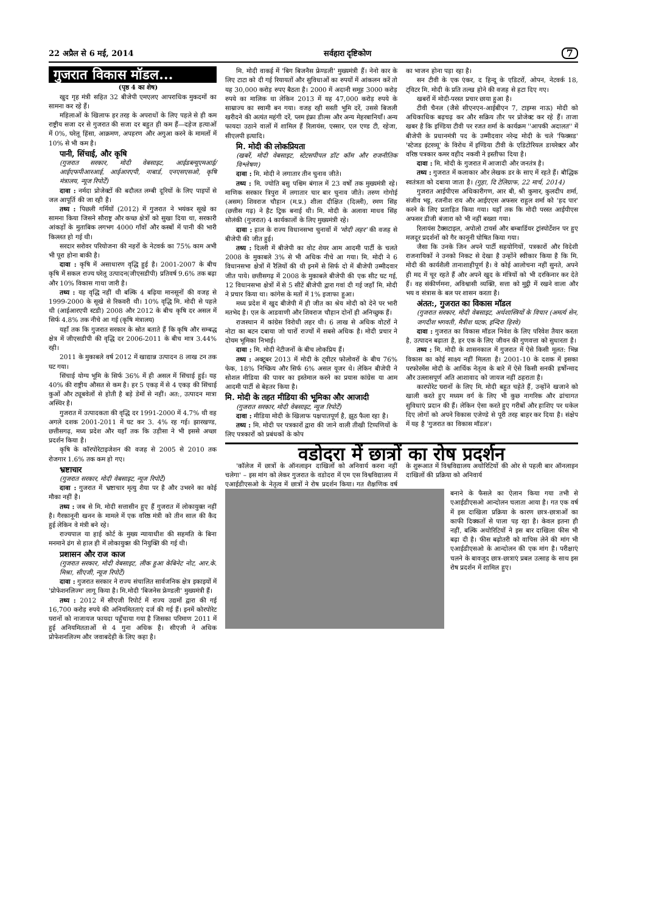22 अप्रैल से 6 मई, 2014 सर्वहारा दृष्टिकोण 7
गुजरात विकास मॉडल...
(पृष्ठ 4 का शेष)
खुद गृह मंत्री सहित 32 बीजेपी एमएलए आपराधिक मुकदमों का सामना कर रहे हैं।
महिलाओं के खिलाफ हर तरह के अपराधों के लिए पहले से ही कम राष्ट्रीय सजा दर से गुजरात की सजा दर बहुत ही कम हैं—दहेज हत्याओं में 0%, घरेलू हिंसा, आक्रमण, अपहरण और अगुआ करने के मामलों में 10% से भी कम है।
पानी, सिंचाई, और कृषि
(गुजरात सरकार, मोदी वेबसाइट, आईडब्ल्यूएमआई/ आईएफपीआरआई, आईआरएपी, नाबार्ड, एनएसएसओ, कृषि मंत्रालय, न्यूज रिपोर्टें)
दावा : नर्मदा प्रोजेक्टों की बदौलत लम्बी दूरियों के लिए पाइपों से जल आपूर्ति की जा रही है।
तथ्य : पिछली गर्मियों (2012) में गुजरात ने भयंकर सूखे का सामना किया जिसने सौराष्ट्र और कच्छ क्षेत्रों को सुखा दिया था, सरकारी आंकड़ों के मुताबिक लगभग 4000 गाँवों और कस्बों में पानी की भारी किल्लत हो गई थी।
सरदार सरोवर परियोजना की नहरों के नेटवर्क का 75% काम अभी भी पूरा होना बाकी है।
दावा : कृषि में असाधारण वृद्धि हुई है। 2001-2007 के बीच कृषि में सकल राज्य घरेलू उत्पादन(जीएसडीपी) प्रतिवर्ष 9.6% तक बढ़ा और 10% विकास गाथा जारी है।
तथ्य : यह वृद्धि नहीं थी बल्कि 4 बढ़िया मानसूनों की वजह से 1999-2000 के सूखे से रिकवरी थी। 10% वृद्धि मि. मोदी से पहले थी (आईआरएपी स्टडी) 2008 और 2012 के बीच कृषि दर असल में सिर्फ 4.8% तक नीचे आ गई (कृषि मंत्रालय)
यहाँ तक कि गुजरात सरकार के स्रोत बताते हैं कि कृषि और सम्बद्ध क्षेत्र में जीएसडीपी की वृद्धि दर 2006-2011 के बीच मात्र 3.44% रही।
2011 के मुकाबले वर्ष 2012 में खाद्यान्न उत्पादन 8 लाख टन तक घट गया।
सिंचाई योग्य भूमि के सिर्फ 36% में ही असल में सिंचाई हुई। यह 40% की राष्ट्रीय औसत से कम है। हर 5 एकड़ में से 4 एकड़ की सिंचाई कुओं और ट्यूबवेलों से होती है बड़े डेमों से नहीं। अत:, उत्पादन मात्रा अस्थिर है।
गुजरात में उत्पादकता की वृद्धि दर 1991-2000 में 4.7% थी वह अगले दशक 2001-2011 में घट कर 3. 4% रह गई। झारखण्ड, छत्तीसगढ़, मध्य प्रदेश और यहाँ तक कि उड़ीसा ने भी इससे अच्छा प्रदर्शन किया है।
कृषि के कॉरपोरेटाइजेशन की वजह से 2005 से 2010 तक रोजगार 1.6% तक कम हो गए।
भ्रष्टाचार
(गुजरात सरकार, मोदी वेबसाइट, न्यूज रिपोर्टें)
दावा : गुजरात में भ्रष्टाचार मृत्यु शैया पर है और उभरने का कोई मौका नहीं है।
तथ्य : जब से मि. मोदी सत्तासीन हुए हैं गुजरात में लोकायुक्त नहीं है। गैरकानूनी खनन के मामले में एक वरिष्ठ मंत्री को तीन साल की कैद हुई लेकिन वे मंत्री बने रहे।
राज्यपाल या हाई कोर्ट के मुख्य न्यायाधीश की सहमति के बिना मनमाने ढंग से हाल ही में लोकायुक्त की नियुक्ति की गई थी।
प्रशासन और राज काज
(गुजरात सरकार, मोदी वेबसाइट, लीक हुआ केबिनेट नोट, आर.के. मिश्रा, सीएजी, न्यूज रिपोर्टें)
दावा : गुजरात सरकार ने राज्य संचालित सार्वजनिक क्षेत्र इकाइयों में 'प्रोफेशनलिज्म' लागू किया है। मि.मोदी 'बिजनेस फ्रेण्डली' मुख्यमंत्री हैं।
तथ्य : 2012 में सीएजी रिपोर्ट में राज्य उद्यमों द्वारा की गई 16,700 करोड़ रुपये की अनियमितताएं दर्ज की गई हैं। इनमें कोरपोरेट घरानों को नाजायज फायदा पहुँचाया गया है जिसका परिमाण 2011 में हुई अनियमितताओं से 4 गुना अधिक है। सीएजी ने अधिक प्रोफेशनलिज्म और जवाबदेही के लिए कहा है।
मि. मोदी वाकई में 'बिग बिजनैस फ्रेण्डली' मुख्यमंत्री हैं। नेनो कार के लिए टाटा को दी गई रियायतों और सुविधाओं का रुपयों में आंकलन करें तो यह 30,000 करोड़ रुपए बैठता है। 2000 में अदानी समूह 3000 करोड़ रुपये का मालिक था लेकिन 2013 में यह 47,000 करोड़ रुपये के साम्राज्य का स्वामी बन गया। वजह रही सस्ती भूमि दरें, उससे बिजली खरीदने की अत्यंत महंगी दरें, प्लम इंफ्रा डील्स और अन्य मेहरबानियाँ। अन्य फायदा उठाने वालों में शामिल हैं रिलायंस, एस्सार, एल एण्ड टी, रहेजा, सीएलपी इत्यादि।
मि. मोदी की लोकप्रियता
(खबरें, मोदी वेबसाइट, स्टेटसपीपल डॉट कॉम और राजनीतिक विश्लेषण)
दावा : मि. मोदी ने लगातार तीन चुनाव जीते।
तथ्य : मि. ज्योति बसु पश्चिम बंगाल में 23 वर्षों तक मुख्यमंत्री रहे। माणिक सरकार त्रिपुरा में लगातार चार बार चुनाव जीते। तरुण गोगोई (असम) शिवराज चौहान (म.प्र.) शीला दीक्षित (दिल्ली), रमण सिंह (छत्तीस गढ़) ने हैट ट्रिक बनाई थी। मि. मोदी के अलावा माधव सिंह सोलंकी (गुजरात) 4 कार्यकालों के लिए मुख्यमंत्री रहे।
दावा : हाल के राज्य विधानसभा चुनावों में 'मोदी लहर' की वजह से बीजेपी की जीत हुई।
तथ्य : दिल्ली में बीजेपी का वोट शेयर आम आदमी पार्टी के चलते 2008 के मुकाबले 3% से भी अधिक नीचे आ गया। मि. मोदी ने 6 विधानसभा क्षेत्रों में रैलियों की थी इनमें से सिर्फ दो में बीजेपी उम्मीदवार जीत पाये। छत्तीसगढ़ में 2008 के मुकाबले बीजेपी की एक सीट घट गई, 12 विधानसभा क्षेत्रों में से 5 सीटें बीजेपी द्वारा गवां दी गई जहाँ मि. मोदी ने प्रचार किया था। कांगेस के मतों में 1% इजाफा हुआ।
मध्य प्रदेश में खुद बीजेपी में ही जीत का श्रेय मोदी को देने पर भारी मतभेद है। एल के आडवाणी और शिवराज चौहान दोनों ही अनिच्छुक हैं।
राजस्थान में कांग्रेस विरोधी लहर थी। 6 लाख से अधिक वोटरों ने नोटा का बटन दबाया जो चारों राज्यों में सबसे अधिक है। मोदी प्रचार ने दोयम भूमिका निभाई।
दावा : मि. मोदी नेटीजनों के बीच लोकप्रिय हैं।
तथ्य : अक्टूबर 2013 में मोदी के ट्वीटर फोलोवरों के बीच 76% फेक, 18% निष्क्रिय और सिर्फ 6% असल यूजर थे। लेकिन बीजेपी ने सोशल मीडिया की पावर का इस्तेमाल करने का प्रयास कांग्रेस या आम आदमी पार्टी से बेहतर किया है।
मि. मोदी के तहत मीडिया की भूमिका और आजादी
(गुजरात सरकार, मोदी वेबसाइट, न्यूज रिपोर्टें)
दावा : मीडिया मोदी के खिलाफ पक्षपातपूर्ण है, झूठ फैला रहा है।
तथ्य : मि. मोदी पर पत्रकारों द्वारा की जाने वाली तीखी टिप्पणियों के लिए पत्रकारों को प्रबंधकों के कोप
का भाजन होना पड़ा रहा है।
सन टीवी के एक एंकर, द हिन्दू के एडिटरों, ओपन, नेटवर्क 18, ट्विटर मि. मोदी के प्रति तल्ख होने की वजह से हटा दिए गए।
खबरों में मोदी-परस्त प्रचार छाया हुआ है।
टीवी चैनल (जैसे सीएनएन-आईबीएन 7, टाइम्स नाऊ) मोदी को अधिकाधिक बढ़चढ़ कर और सक्रिय तौर पर प्रोजेक्ट कर रहे हैं। ताजा खबर है कि इण्डिया टीवी पर रजत शर्मा के कार्यक्रम ''आपकी अदालत'' में बीजेपी के प्रधानमंत्री पद के उम्मीदवार नरेन्द्र मोदी के चले 'फिक्सड' 'स्टेजड इंटरव्यू' के विरोध में इण्डिया टीवी के एडिटोरियल डायरेक्टर और वरिष्ठ पत्रकार कमर वहीद नकवी ने इस्तीफा दिया है।
दावा : मि. मोदी के गुजरात में आजादी और जनतंत्र है।
तथ्य : गुजरात में कलाकार और लेखक डर के साए में रहते हैं। बौद्धिक स्वतंत्रता को दबाया जाता है। (गुहा, दि टेलिग्राफ, 22 मार्च, 2014)
गुजरात आईपीएस अधिकारीगण, आर बी, श्री कुमार, कुलदीप शर्मा, संजीव भट्ट, रजनीश राय और आईएएस अफसर राहुल शर्मा को 'हद पार' करने के लिए प्रताड़ित किया गया। यहाँ तक कि मोदी परस्त आईपीएस अफसर डीजी बंजारा को भी नहीं बख्शा गया।
रिलायंस टैक्सटाइल, अपोलो टायर्स और बम्बार्डियर ट्रांस्पोर्टेशन पर हुए मजदूर प्रदर्शनों को गैर कानूनी घोषित किया गया।
जैसा कि उनके जिन अपने पार्टी सहयोगियों, पत्रकारों और विदेशी राजनायिकों ने उनको निकट से देखा है उन्होंने स्वीकार किया है कि मि. मोदी की कार्यशैली तानाशाहीपूर्ण है। वे कोई आलोचना नहीं सुनते, अपने ही मद में चूर रहते हैं और अपने खुद के मंत्रियों को भी दरकिनार कर देते हैं। वह संकीर्णमना, अविश्वासी व्यक्ति, सत्ता को मुट्ठी में रखने वाला और भय व संत्रास के बल पर शासन करता है।
अंतत:, गुजरात का विकास मॉडल
(गुजरात सरकार, मोदी वेबसाइट, अर्थशास्त्रियों के विचार (अमर्त्य सेन, जगदीश भगवती, मैत्रीश घटक, इन्दिरा हिरवे)
दावा : गुजरात का विकास मॉडल निवेश के लिए परिवेश तैयार करता है, उत्पादन बढ़ाता है, हर एक के लिए जीवन की गुणवत्ता को सुधारता है।
तथ्य : मि. मोदी के शासनकाल में गुजरात में ऐसे किसी मूलत: भिन्न विकास का कोई साक्ष्य नहीं मिलता है। 2001-10 के दशक में इसका परफोरमेंस मोदी के आर्थिक नेतृत्व के बारे में ऐसे किसी सनकी हर्षोन्माद और उल्लासपूर्ण अति आशावाद को जायज नहीं ठहराता है।
कारपोरेट घरानों के लिए मि. मोदी बहुत चहेते हैं, उन्होंने खजाने को खाली करते हुए मध्यम वर्ग के लिए भी कुछ नागरिक और ढांचागत सुविधाएं प्रदान की हैं। लेकिन ऐसा करते हुए गरीबों और हाशिए पर धकेल दिए लोगों को अपने विकास एजेण्डे से पूरी तरह बाहर कर दिया है। संक्षेप में यह है 'गुजरात का विकास मॉडल'।
वडोदरा में छात्रों का रोष प्रदर्शन
'कॉलेज में छात्रों के ऑनलाइन दाखिलों को अनिवार्य करना नहीं चलेगा' – इस मांग को लेकर गुजरात के वडोदरा में एम एस विश्वविद्यालय में एआईडीएसओ के नेतृत्व में छात्रों ने रोष प्रदर्शन किया। गत शैक्षणिक वर्ष के शुरूआत में विश्वविद्यालय अथोरिटियों की ओर से पहली बार ऑनलाइन दाखिलों की प्रक्रिया को अनिवार्य
बनाने के फैसले का ऐलान किया गया तभी से एआईडीएसओ आन्दोलन चलाता आया है। गत एक वर्ष में इस दाखिला प्रक्रिया के कारण छात्र-छात्राओं का काफी दिक्कतों से पाला पड़ रहा है। केवल इतना ही नहीं, बल्कि अथोरिटियों ने इस बार दाखिला फीस भी बढ़ा दी है। फीस बढ़ोतरी को वापिस लेने की मांग भी एआईडीएसओ के आन्दोलन की एक मांग है। परीक्षाएं चलने के बावजूद छात्र-छात्राएं प्रबल उत्साह के साथ इस रोष प्रदर्शन में शामिल हुए।